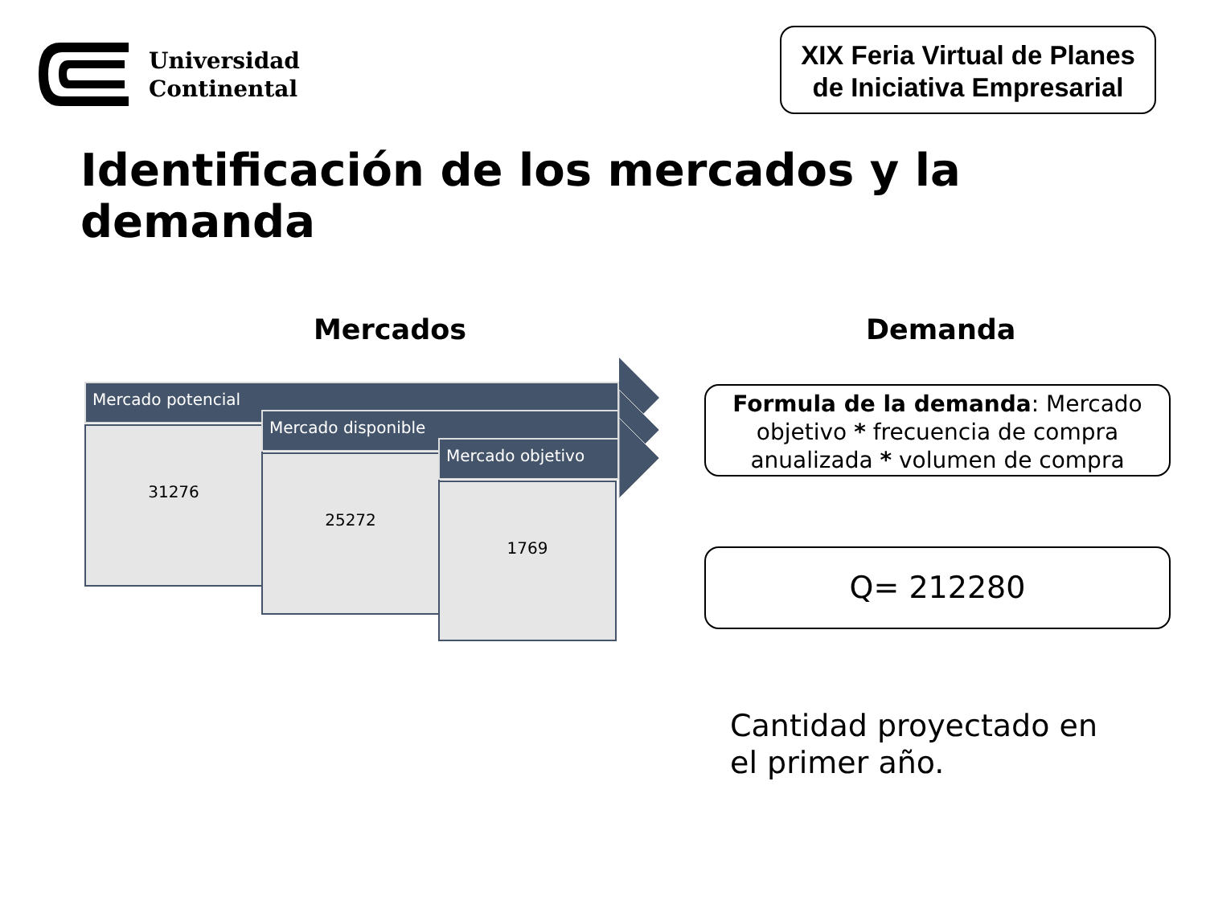Universidad
Continental
XIX Feria Virtual de Planes
de Iniciativa Empresarial
Identificación de los mercados y la demanda
Mercados Demanda
Mercado potencial
31276
Mercado disponible
25272
Mercado objetivo
1769
Formula de la demanda: Mercado objetivo * frecuencia de compra anualizada * volumen de compra
Q= 212280
Cantidad proyectado en
el primer año.